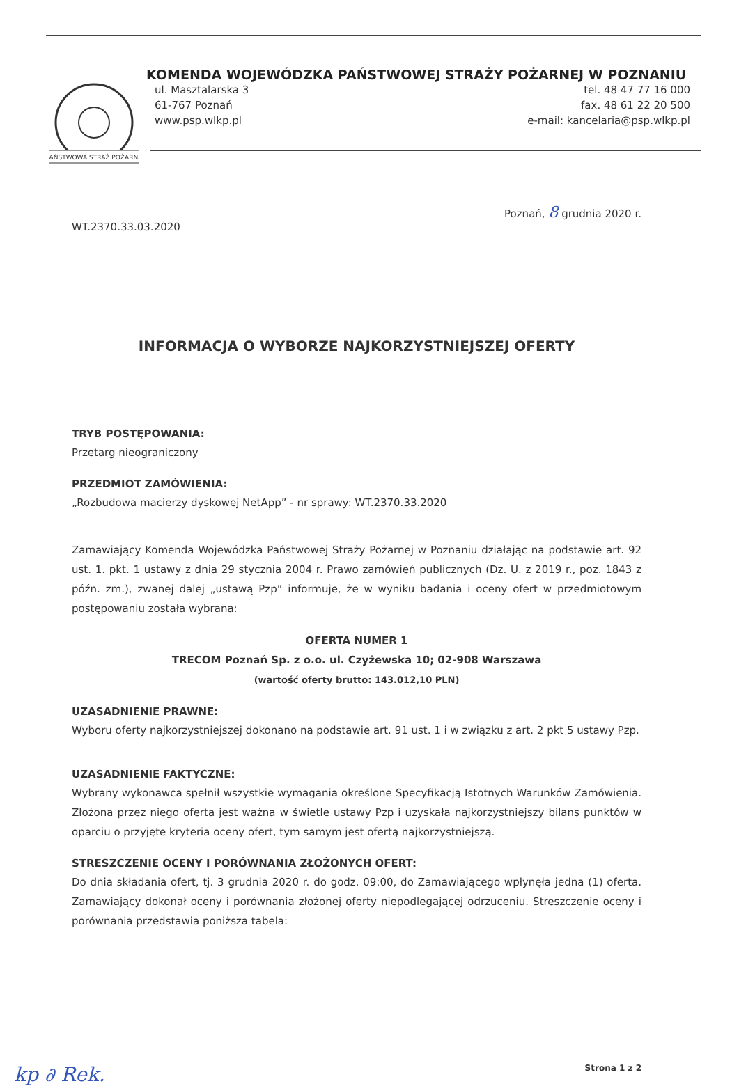PAŃSTWOWA STRAŻ POŻARNA
KOMENDA WOJEWÓDZKA PAŃSTWOWEJ STRAŻY POŻARNEJ W POZNANIU
ul. Masztalarska 3
61-767 Poznań
www.psp.wlkp.pl
tel. 48 47 77 16 000
fax. 48 61 22 20 500
e-mail: kancelaria@psp.wlkp.pl
Poznań, 8 grudnia 2020 r.
WT.2370.33.03.2020
INFORMACJA O WYBORZE NAJKORZYSTNIEJSZEJ OFERTY
TRYB POSTĘPOWANIA:
Przetarg nieograniczony
PRZEDMIOT ZAMÓWIENIA:
„Rozbudowa macierzy dyskowej NetApp” - nr sprawy: WT.2370.33.2020
Zamawiający Komenda Wojewódzka Państwowej Straży Pożarnej w Poznaniu działając na podstawie art. 92 ust. 1. pkt. 1 ustawy z dnia 29 stycznia 2004 r. Prawo zamówień publicznych (Dz. U. z 2019 r., poz. 1843 z późn. zm.), zwanej dalej „ustawą Pzp” informuje, że w wyniku badania i oceny ofert w przedmiotowym postępowaniu została wybrana:
OFERTA NUMER 1
TRECOM Poznań Sp. z o.o. ul. Czyżewska 10; 02-908 Warszawa
(wartość oferty brutto: 143.012,10 PLN)
UZASADNIENIE PRAWNE:
Wyboru oferty najkorzystniejszej dokonano na podstawie art. 91 ust. 1 i w związku z art. 2 pkt 5 ustawy Pzp.
UZASADNIENIE FAKTYCZNE:
Wybrany wykonawca spełnił wszystkie wymagania określone Specyfikacją Istotnych Warunków Zamówienia. Złożona przez niego oferta jest ważna w świetle ustawy Pzp i uzyskała najkorzystniejszy bilans punktów w oparciu o przyjęte kryteria oceny ofert, tym samym jest ofertą najkorzystniejszą.
STRESZCZENIE OCENY I PORÓWNANIA ZŁOŻONYCH OFERT:
Do dnia składania ofert, tj. 3 grudnia 2020 r. do godz. 09:00, do Zamawiającego wpłynęła jedna (1) oferta. Zamawiający dokonał oceny i porównania złożonej oferty niepodlegającej odrzuceniu. Streszczenie oceny i porównania przedstawia poniższa tabela:
kp ∂ Rek. Strona 1 z 2